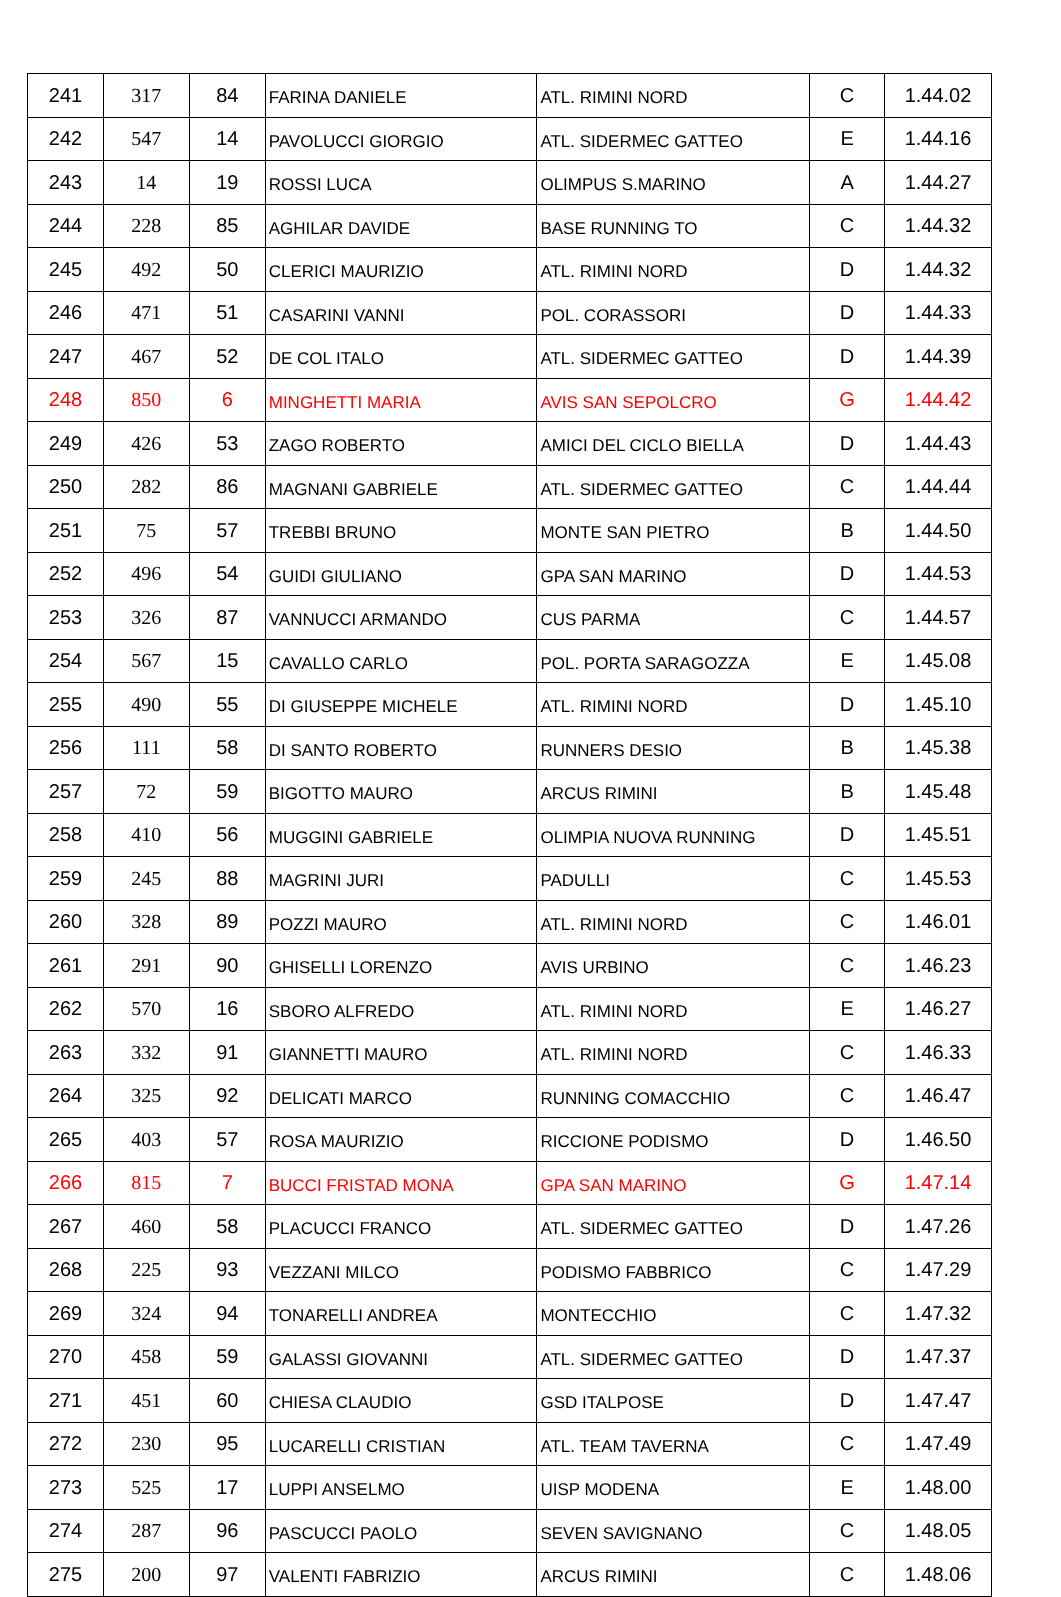| 241 | 317 | 84 | FARINA DANIELE | ATL. RIMINI NORD | C | 1.44.02 |
| 242 | 547 | 14 | PAVOLUCCI GIORGIO | ATL. SIDERMEC GATTEO | E | 1.44.16 |
| 243 | 14 | 19 | ROSSI LUCA | OLIMPUS S.MARINO | A | 1.44.27 |
| 244 | 228 | 85 | AGHILAR DAVIDE | BASE RUNNING TO | C | 1.44.32 |
| 245 | 492 | 50 | CLERICI MAURIZIO | ATL. RIMINI NORD | D | 1.44.32 |
| 246 | 471 | 51 | CASARINI VANNI | POL. CORASSORI | D | 1.44.33 |
| 247 | 467 | 52 | DE COL ITALO | ATL. SIDERMEC GATTEO | D | 1.44.39 |
| 248 | 850 | 6 | MINGHETTI MARIA | AVIS SAN SEPOLCRO | G | 1.44.42 |
| 249 | 426 | 53 | ZAGO ROBERTO | AMICI DEL CICLO BIELLA | D | 1.44.43 |
| 250 | 282 | 86 | MAGNANI GABRIELE | ATL. SIDERMEC GATTEO | C | 1.44.44 |
| 251 | 75 | 57 | TREBBI BRUNO | MONTE SAN PIETRO | B | 1.44.50 |
| 252 | 496 | 54 | GUIDI GIULIANO | GPA SAN MARINO | D | 1.44.53 |
| 253 | 326 | 87 | VANNUCCI ARMANDO | CUS PARMA | C | 1.44.57 |
| 254 | 567 | 15 | CAVALLO CARLO | POL. PORTA SARAGOZZA | E | 1.45.08 |
| 255 | 490 | 55 | DI GIUSEPPE MICHELE | ATL. RIMINI NORD | D | 1.45.10 |
| 256 | 111 | 58 | DI SANTO ROBERTO | RUNNERS DESIO | B | 1.45.38 |
| 257 | 72 | 59 | BIGOTTO MAURO | ARCUS RIMINI | B | 1.45.48 |
| 258 | 410 | 56 | MUGGINI GABRIELE | OLIMPIA NUOVA RUNNING | D | 1.45.51 |
| 259 | 245 | 88 | MAGRINI JURI | PADULLI | C | 1.45.53 |
| 260 | 328 | 89 | POZZI MAURO | ATL. RIMINI NORD | C | 1.46.01 |
| 261 | 291 | 90 | GHISELLI LORENZO | AVIS URBINO | C | 1.46.23 |
| 262 | 570 | 16 | SBORO ALFREDO | ATL. RIMINI NORD | E | 1.46.27 |
| 263 | 332 | 91 | GIANNETTI MAURO | ATL. RIMINI NORD | C | 1.46.33 |
| 264 | 325 | 92 | DELICATI MARCO | RUNNING COMACCHIO | C | 1.46.47 |
| 265 | 403 | 57 | ROSA MAURIZIO | RICCIONE PODISMO | D | 1.46.50 |
| 266 | 815 | 7 | BUCCI FRISTAD MONA | GPA SAN MARINO | G | 1.47.14 |
| 267 | 460 | 58 | PLACUCCI FRANCO | ATL. SIDERMEC GATTEO | D | 1.47.26 |
| 268 | 225 | 93 | VEZZANI MILCO | PODISMO FABBRICO | C | 1.47.29 |
| 269 | 324 | 94 | TONARELLI ANDREA | MONTECCHIO | C | 1.47.32 |
| 270 | 458 | 59 | GALASSI GIOVANNI | ATL. SIDERMEC GATTEO | D | 1.47.37 |
| 271 | 451 | 60 | CHIESA CLAUDIO | GSD ITALPOSE | D | 1.47.47 |
| 272 | 230 | 95 | LUCARELLI CRISTIAN | ATL. TEAM TAVERNA | C | 1.47.49 |
| 273 | 525 | 17 | LUPPI ANSELMO | UISP MODENA | E | 1.48.00 |
| 274 | 287 | 96 | PASCUCCI PAOLO | SEVEN SAVIGNANO | C | 1.48.05 |
| 275 | 200 | 97 | VALENTI FABRIZIO | ARCUS RIMINI | C | 1.48.06 |